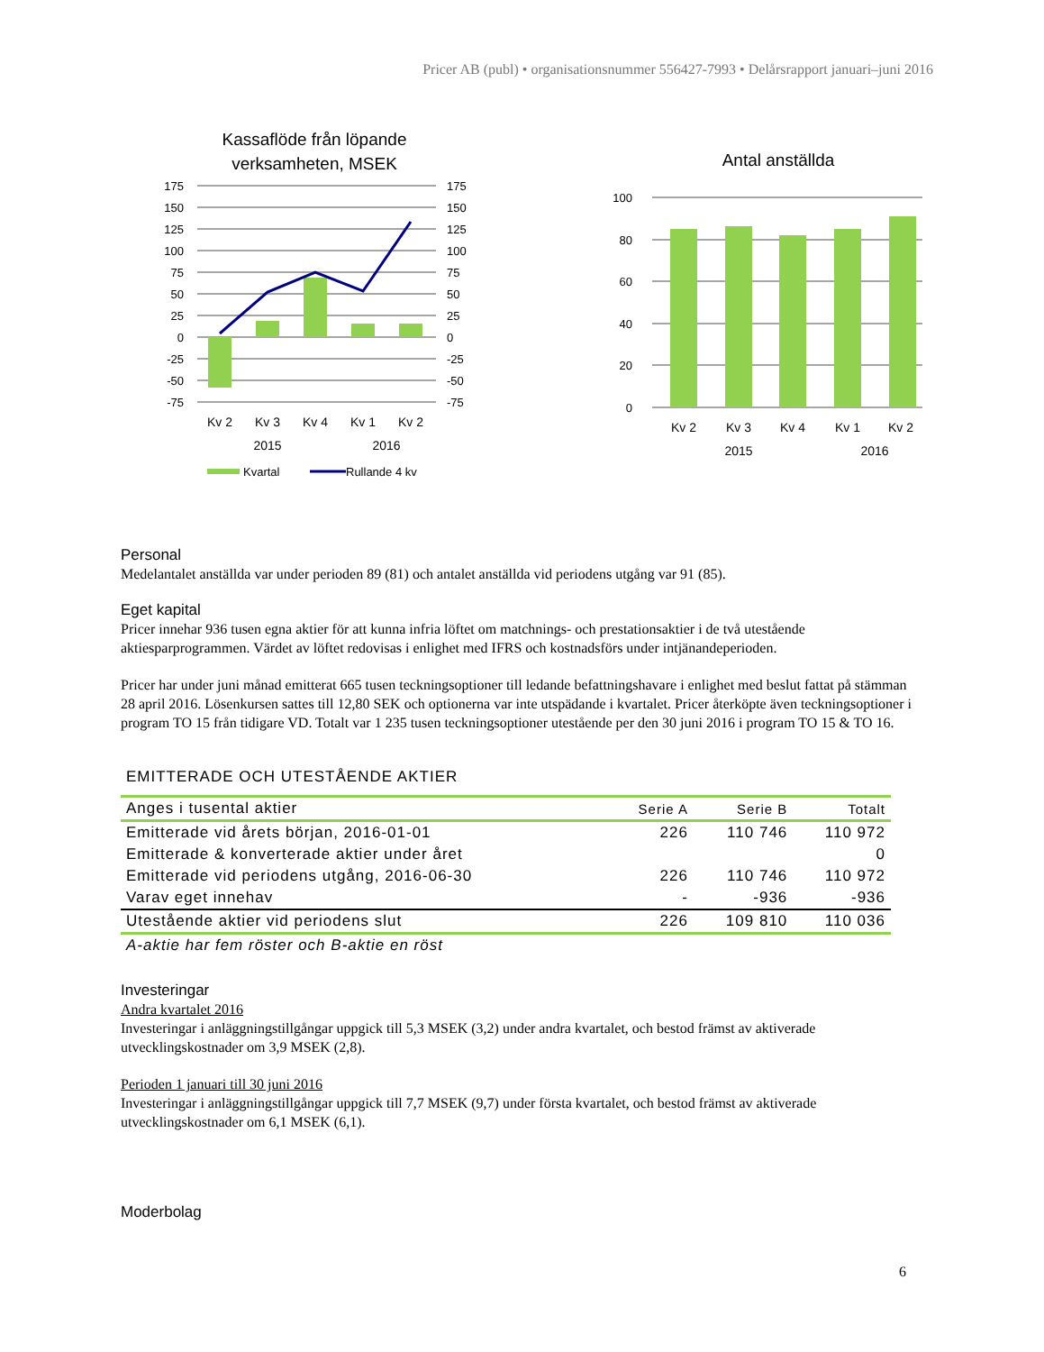Pricer AB (publ) • organisationsnummer 556427-7993 • Delårsrapport januari–juni 2016
Kassaflöde från löpande
verksamheten, MSEK
175
150
125
100
75
50
25
0
-25
-50
-75
175
150
125
100
75
50
25
0
-25
-50
-75
Kv 2
Kv 3
Kv 4
Kv 1
Kv 2
2015
2016
Kvartal
Rullande 4 kv
Antal anställda
100
80
60
40
20
0
Kv 2
Kv 3
Kv 4
Kv 1
Kv 2
2015
2016
Personal
Medelantalet anställda var under perioden 89 (81) och antalet anställda vid periodens utgång var 91 (85).
Eget kapital
Pricer innehar 936 tusen egna aktier för att kunna infria löftet om matchnings- och prestationsaktier i de två utestående aktiesparprogrammen. Värdet av löftet redovisas i enlighet med IFRS och kostnadsförs under intjänandeperioden.
Pricer har under juni månad emitterat 665 tusen teckningsoptioner till ledande befattningshavare i enlighet med beslut fattat på stämman 28 april 2016. Lösenkursen sattes till 12,80 SEK och optionerna var inte utspädande i kvartalet. Pricer återköpte även teckningsoptioner i program TO 15 från tidigare VD. Totalt var 1 235 tusen teckningsoptioner utestående per den 30 juni 2016 i program TO 15 & TO 16.
EMITTERADE OCH UTESTÅENDE AKTIER
| Anges i tusental aktier | Serie A | Serie B | Totalt |
| --- | --- | --- | --- |
| Emitterade vid årets början, 2016-01-01 | 226 | 110 746 | 110 972 |
| Emitterade & konverterade aktier under året | | | 0 |
| Emitterade vid periodens utgång, 2016-06-30 | 226 | 110 746 | 110 972 |
| Varav eget innehav | - | -936 | -936 |
| Utestående aktier vid periodens slut | 226 | 109 810 | 110 036 |
| A-aktie har fem röster och B-aktie en röst | | | |
Investeringar
Andra kvartalet 2016
Investeringar i anläggningstillgångar uppgick till 5,3 MSEK (3,2) under andra kvartalet, och bestod främst av aktiverade utvecklingskostnader om 3,9 MSEK (2,8).
Perioden 1 januari till 30 juni 2016
Investeringar i anläggningstillgångar uppgick till 7,7 MSEK (9,7) under första kvartalet, och bestod främst av aktiverade utvecklingskostnader om 6,1 MSEK (6,1).
Moderbolag
6